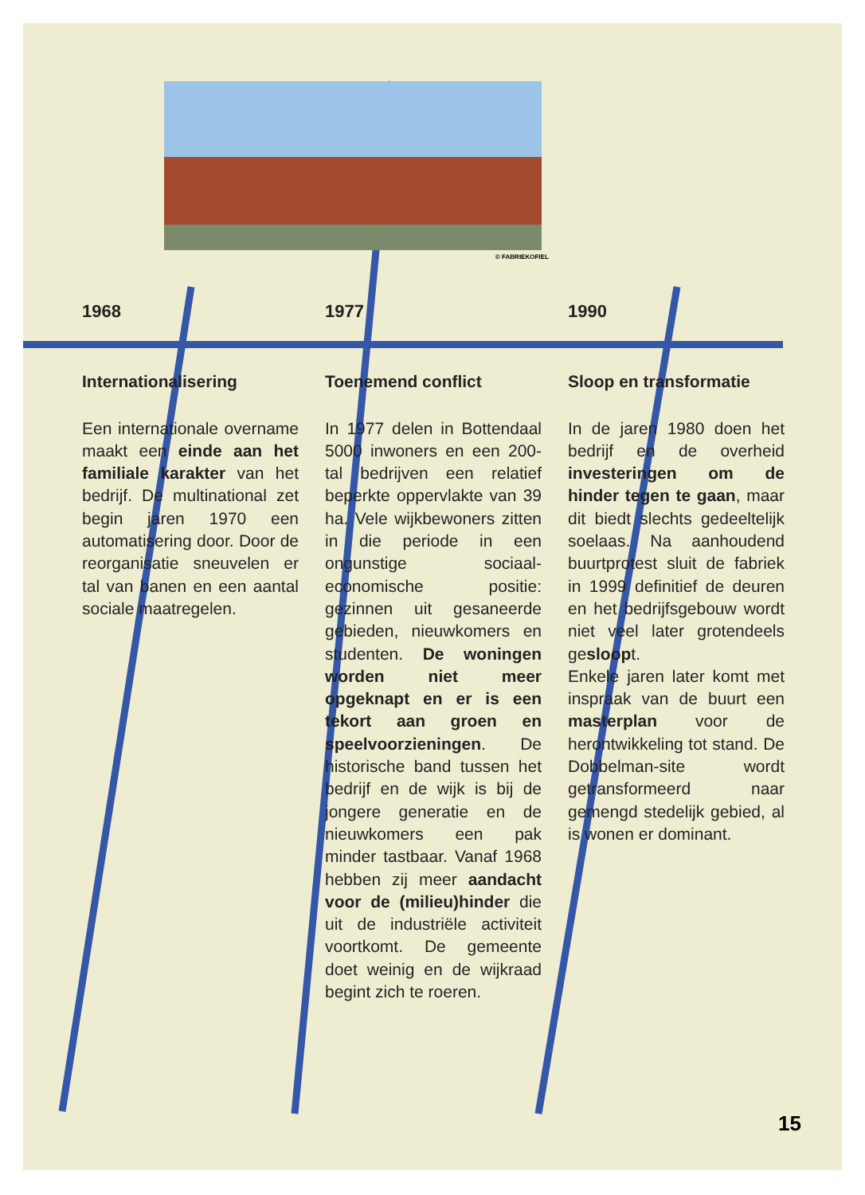© FABRIEKOFIEL
1968
Internationalisering
Een internationale overname maakt een einde aan het familiale karakter van het bedrijf. De multinational zet begin jaren 1970 een automatisering door. Door de reorganisatie sneuvelen er tal van banen en een aantal sociale maatregelen.
1977
Toenemend conflict
In 1977 delen in Bottendaal 5000 inwoners en een 200-tal bedrijven een relatief beperkte oppervlakte van 39 ha. Vele wijkbewoners zitten in die periode in een ongunstige sociaal-economische positie: gezinnen uit gesaneerde gebieden, nieuwkomers en studenten. De woningen worden niet meer opgeknapt en er is een tekort aan groen en speelvoorzieningen. De historische band tussen het bedrijf en de wijk is bij de jongere generatie en de nieuwkomers een pak minder tastbaar. Vanaf 1968 hebben zij meer aandacht voor de (milieu)hinder die uit de industriële activiteit voortkomt. De gemeente doet weinig en de wijkraad begint zich te roeren.
1990
Sloop en transformatie
In de jaren 1980 doen het bedrijf en de overheid investeringen om de hinder tegen te gaan, maar dit biedt slechts gedeeltelijk soelaas. Na aanhoudend buurtprotest sluit de fabriek in 1999 definitief de deuren en het bedrijfsgebouw wordt niet veel later grotendeels gesloopt.
Enkele jaren later komt met inspraak van de buurt een masterplan voor de herontwikkeling tot stand. De Dobbelman-site wordt getransformeerd naar gemengd stedelijk gebied, al is wonen er dominant.
15